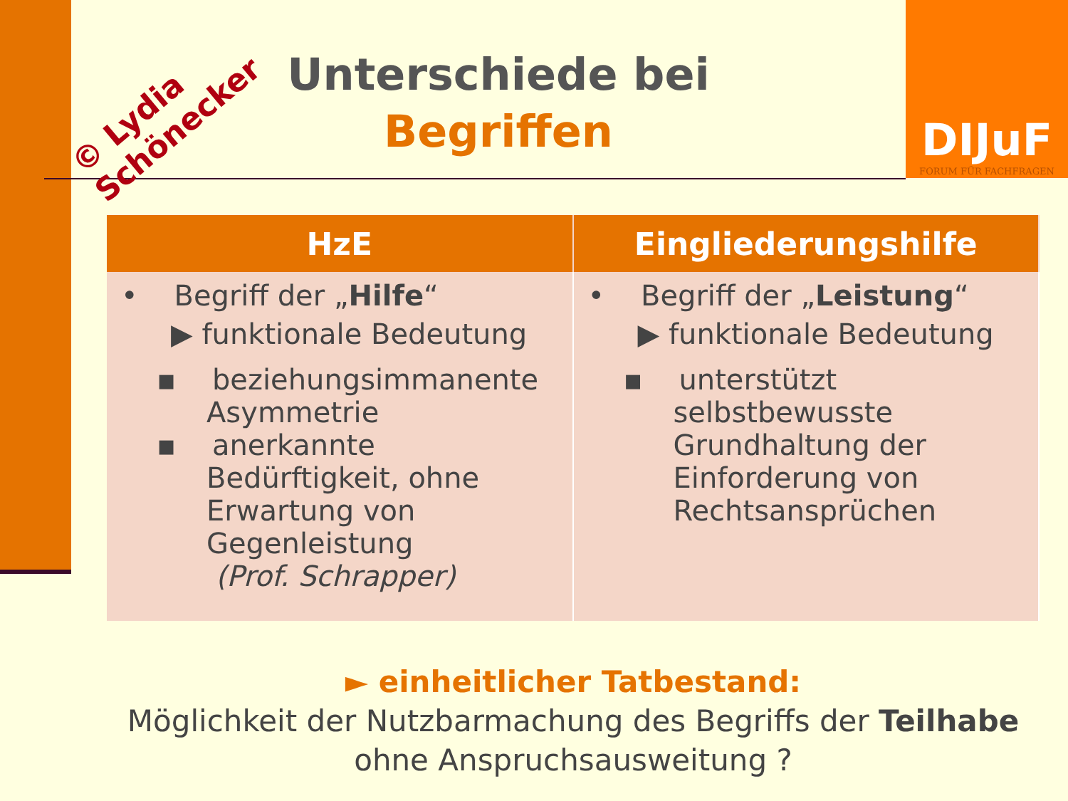DIJuF
FORUM FÜR FACHFRAGEN
© Lydia
Schönecker
Unterschiede bei
Begriffen
| HzE | Eingliederungshilfe |
| --- | --- |
| • Begriff der „ Hilfe “ ▶ funktionale Bedeutung ▪ beziehungsimmanente Asymmetrie ▪ anerkannte Bedürftigkeit, ohne Erwartung von Gegenleistung (Prof. Schrapper) | • Begriff der „ Leistung “ ▶ funktionale Bedeutung ▪ unterstützt selbstbewusste Grundhaltung der Einforderung von Rechtsansprüchen |
► einheitlicher Tatbestand:
Möglichkeit der Nutzbarmachung des Begriffs der Teilhabe ohne Anspruchsausweitung ?